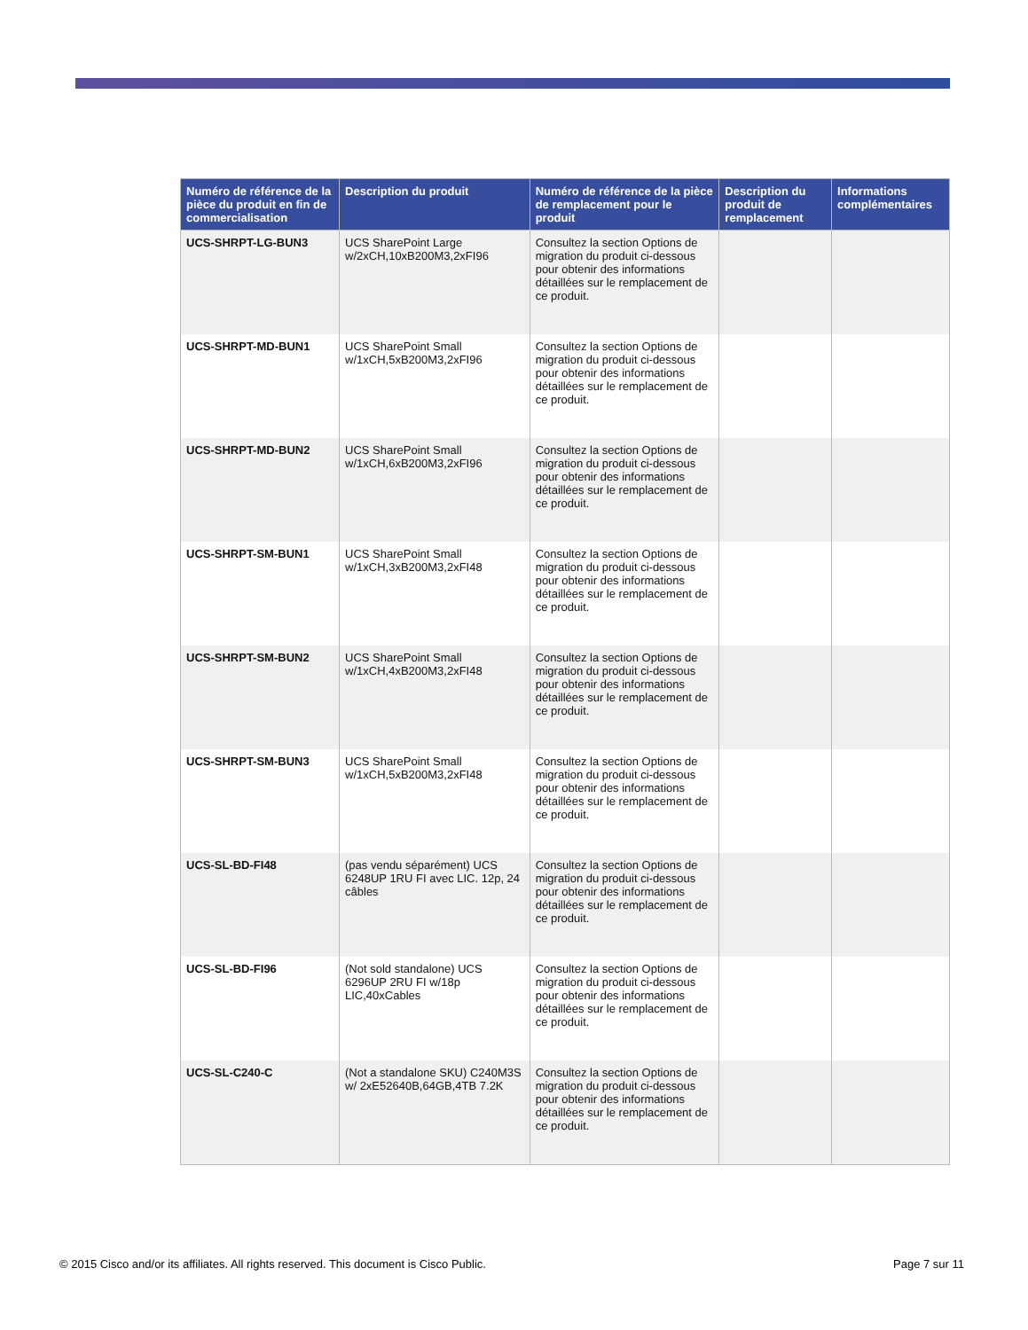| Numéro de référence de la pièce du produit en fin de commercialisation | Description du produit | Numéro de référence de la pièce de remplacement pour le produit | Description du produit de remplacement | Informations complémentaires |
| --- | --- | --- | --- | --- |
| UCS-SHRPT-LG-BUN3 | UCS SharePoint Large w/2xCH,10xB200M3,2xFI96 | Consultez la section Options de migration du produit ci-dessous pour obtenir des informations détaillées sur le remplacement de ce produit. | | |
| UCS-SHRPT-MD-BUN1 | UCS SharePoint Small w/1xCH,5xB200M3,2xFI96 | Consultez la section Options de migration du produit ci-dessous pour obtenir des informations détaillées sur le remplacement de ce produit. | | |
| UCS-SHRPT-MD-BUN2 | UCS SharePoint Small w/1xCH,6xB200M3,2xFI96 | Consultez la section Options de migration du produit ci-dessous pour obtenir des informations détaillées sur le remplacement de ce produit. | | |
| UCS-SHRPT-SM-BUN1 | UCS SharePoint Small w/1xCH,3xB200M3,2xFI48 | Consultez la section Options de migration du produit ci-dessous pour obtenir des informations détaillées sur le remplacement de ce produit. | | |
| UCS-SHRPT-SM-BUN2 | UCS SharePoint Small w/1xCH,4xB200M3,2xFI48 | Consultez la section Options de migration du produit ci-dessous pour obtenir des informations détaillées sur le remplacement de ce produit. | | |
| UCS-SHRPT-SM-BUN3 | UCS SharePoint Small w/1xCH,5xB200M3,2xFI48 | Consultez la section Options de migration du produit ci-dessous pour obtenir des informations détaillées sur le remplacement de ce produit. | | |
| UCS-SL-BD-FI48 | (pas vendu séparément) UCS 6248UP 1RU FI avec LIC. 12p, 24 câbles | Consultez la section Options de migration du produit ci-dessous pour obtenir des informations détaillées sur le remplacement de ce produit. | | |
| UCS-SL-BD-FI96 | (Not sold standalone) UCS 6296UP 2RU FI w/18p LIC,40xCables | Consultez la section Options de migration du produit ci-dessous pour obtenir des informations détaillées sur le remplacement de ce produit. | | |
| UCS-SL-C240-C | (Not a standalone SKU) C240M3S w/ 2xE52640B,64GB,4TB 7.2K | Consultez la section Options de migration du produit ci-dessous pour obtenir des informations détaillées sur le remplacement de ce produit. | | |
© 2015 Cisco and/or its affiliates. All rights reserved. This document is Cisco Public. Page 7 sur 11